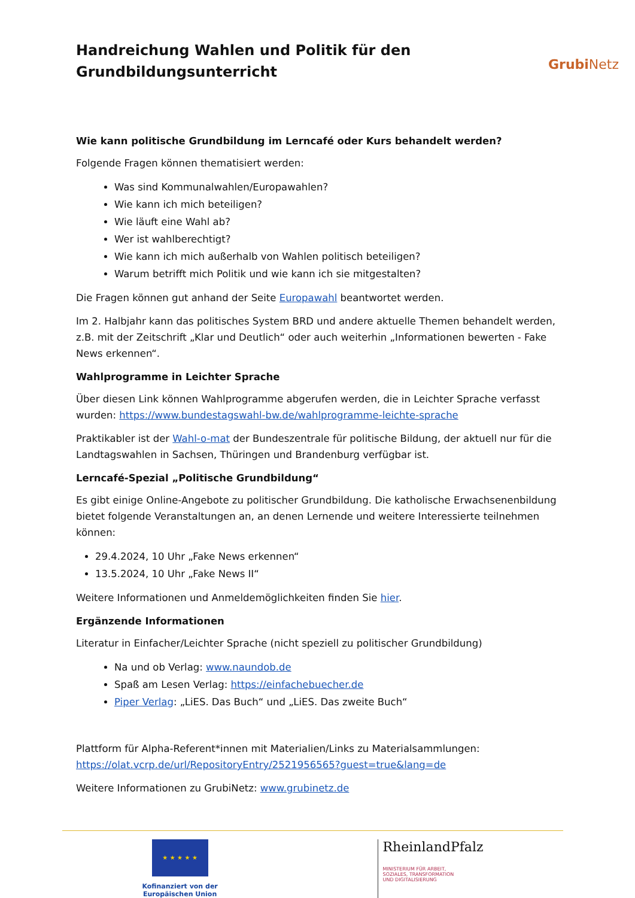Handreichung Wahlen und Politik für den
Grundbildungsunterricht
GrubiNetz
Wie kann politische Grundbildung im Lerncafé oder Kurs behandelt werden?
Folgende Fragen können thematisiert werden:
Was sind Kommunalwahlen/Europawahlen?
Wie kann ich mich beteiligen?
Wie läuft eine Wahl ab?
Wer ist wahlberechtigt?
Wie kann ich mich außerhalb von Wahlen politisch beteiligen?
Warum betrifft mich Politik und wie kann ich sie mitgestalten?
Die Fragen können gut anhand der Seite Europawahl beantwortet werden.
Im 2. Halbjahr kann das politisches System BRD und andere aktuelle Themen behandelt werden, z.B. mit der Zeitschrift „Klar und Deutlich“ oder auch weiterhin „Informationen bewerten - Fake News erkennen“.
Wahlprogramme in Leichter Sprache
Über diesen Link können Wahlprogramme abgerufen werden, die in Leichter Sprache verfasst wurden: https://www.bundestagswahl-bw.de/wahlprogramme-leichte-sprache
Praktikabler ist der Wahl-o-mat der Bundeszentrale für politische Bildung, der aktuell nur für die Landtagswahlen in Sachsen, Thüringen und Brandenburg verfügbar ist.
Lerncafé-Spezial „Politische Grundbildung“
Es gibt einige Online-Angebote zu politischer Grundbildung. Die katholische Erwachsenenbildung bietet folgende Veranstaltungen an, an denen Lernende und weitere Interessierte teilnehmen können:
29.4.2024, 10 Uhr „Fake News erkennen“
13.5.2024, 10 Uhr „Fake News II“
Weitere Informationen und Anmeldemöglichkeiten finden Sie hier.
Ergänzende Informationen
Literatur in Einfacher/Leichter Sprache (nicht speziell zu politischer Grundbildung)
Na und ob Verlag: www.naundob.de
Spaß am Lesen Verlag: https://einfachebuecher.de
Piper Verlag: „LiES. Das Buch“ und „LiES. Das zweite Buch“
Plattform für Alpha-Referent*innen mit Materialien/Links zu Materialsammlungen: https://olat.vcrp.de/url/RepositoryEntry/2521956565?guest=true&lang=de
Weitere Informationen zu GrubiNetz: www.grubinetz.de
★ ★ ★ ★ ★
Kofinanziert von der
Europäischen Union
RheinlandPfalz
MINISTERIUM FÜR ARBEIT,
SOZIALES, TRANSFORMATION
UND DIGITALISIERUNG